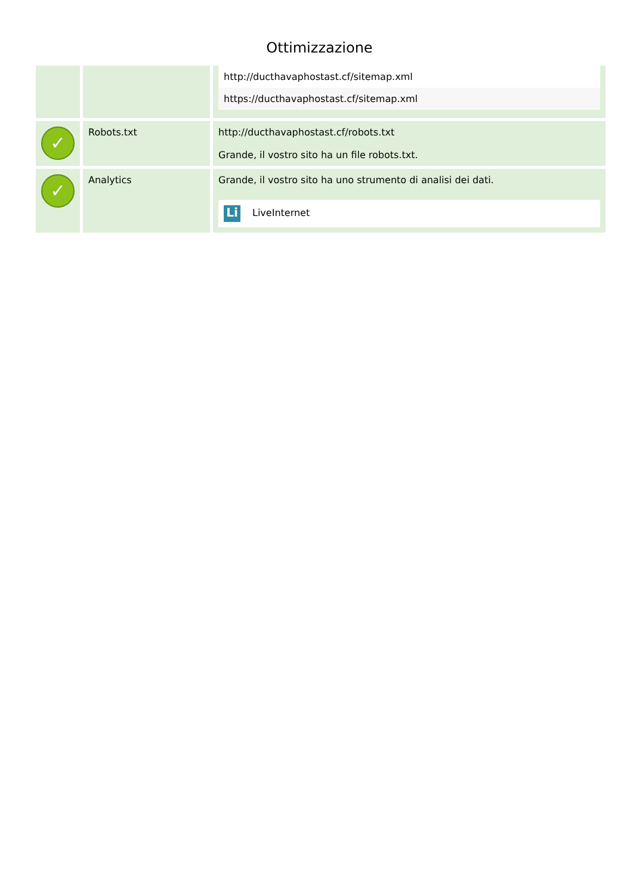Ottimizzazione
| | | http://ducthavaphostast.cf/sitemap.xml https://ducthavaphostast.cf/sitemap.xml |
| ✓ | Robots.txt | http://ducthavaphostast.cf/robots.txt Grande, il vostro sito ha un file robots.txt. |
| ✓ | Analytics | Grande, il vostro sito ha uno strumento di analisi dei dati. Li LiveInternet |